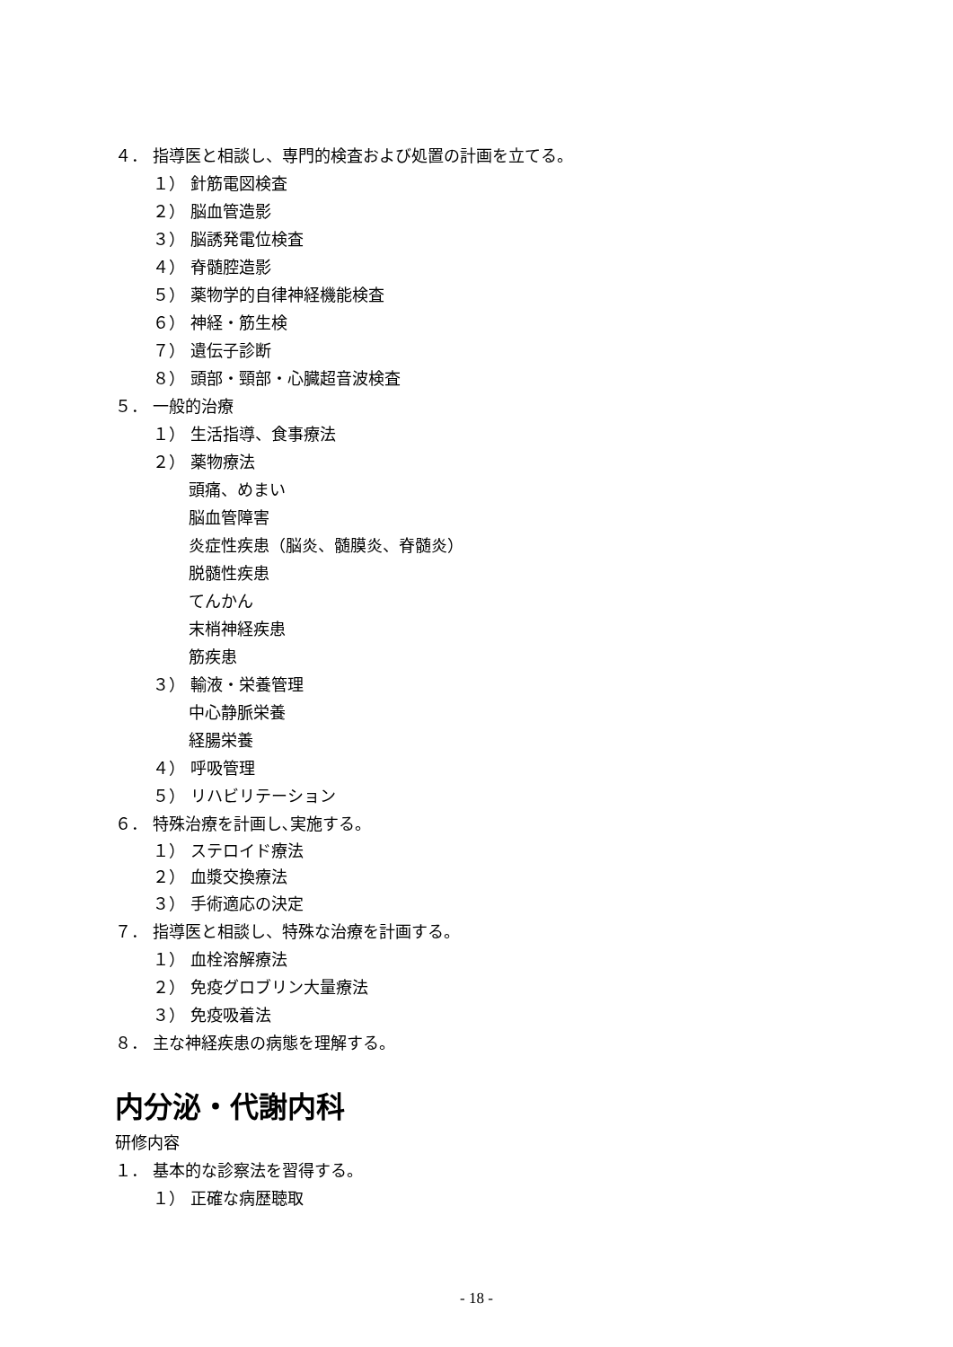４． 指導医と相談し、専門的検査および処置の計画を立てる。
１） 針筋電図検査
２） 脳血管造影
３） 脳誘発電位検査
４） 脊髄腔造影
５） 薬物学的自律神経機能検査
６） 神経・筋生検
７） 遺伝子診断
８） 頭部・頸部・心臓超音波検査
５． 一般的治療
１） 生活指導、食事療法
２） 薬物療法
頭痛、めまい
脳血管障害
炎症性疾患（脳炎、髄膜炎、脊髄炎）
脱髄性疾患
てんかん
末梢神経疾患
筋疾患
３） 輸液・栄養管理
中心静脈栄養
経腸栄養
４） 呼吸管理
５） リハビリテーション
６． 特殊治療を計画し､実施する。
１） ステロイド療法
２） 血漿交換療法
３） 手術適応の決定
７． 指導医と相談し、特殊な治療を計画する。
１） 血栓溶解療法
２） 免疫グロブリン大量療法
３） 免疫吸着法
８． 主な神経疾患の病態を理解する。
内分泌・代謝内科
研修内容
１． 基本的な診察法を習得する。
１） 正確な病歴聴取
- 18 -